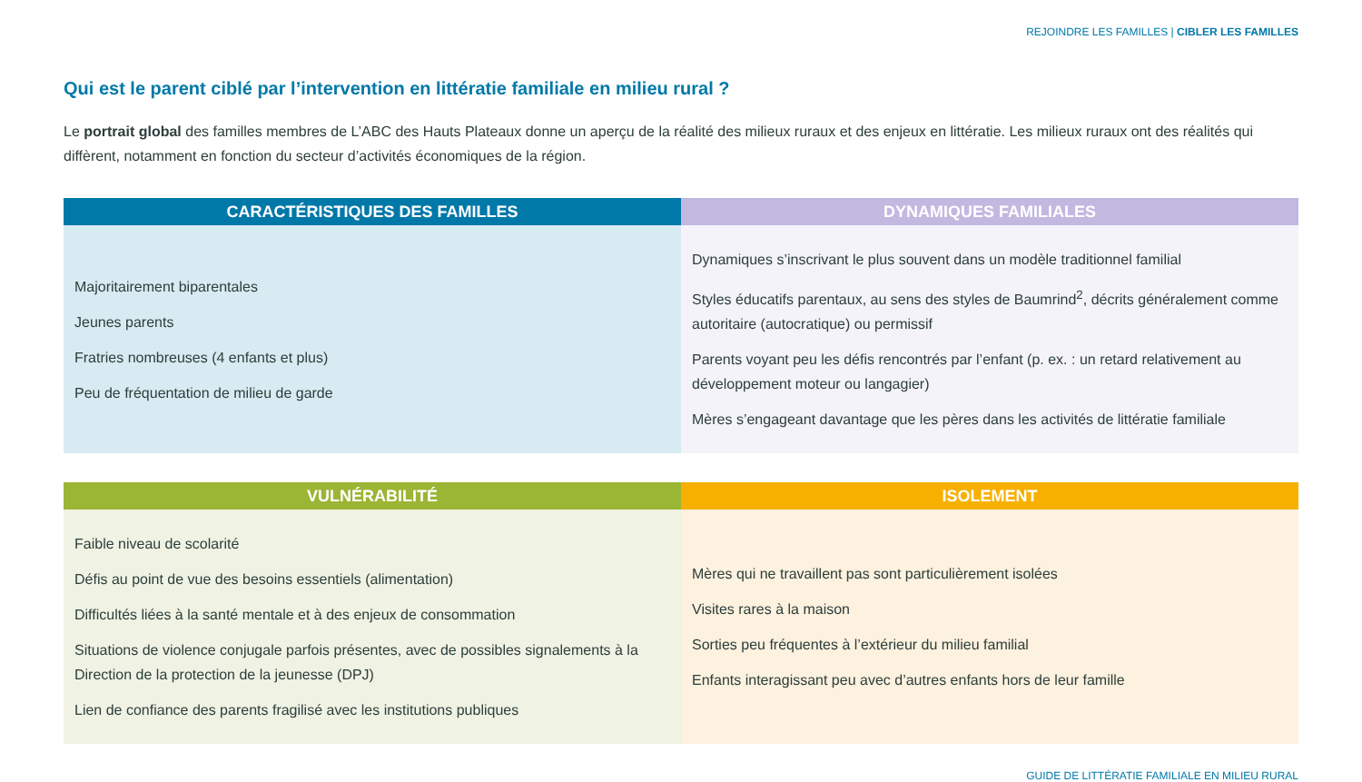REJOINDRE LES FAMILLES | CIBLER LES FAMILLES
Qui est le parent ciblé par l’intervention en littératie familiale en milieu rural ?
Le portrait global des familles membres de L’ABC des Hauts Plateaux donne un aperçu de la réalité des milieux ruraux et des enjeux en littératie. Les milieux ruraux ont des réalités qui diffèrent, notamment en fonction du secteur d’activités économiques de la région.
| CARACTÉRISTIQUES DES FAMILLES | DYNAMIQUES FAMILIALES |
| --- | --- |
| Majoritairement biparentales Jeunes parents Fratries nombreuses (4 enfants et plus) Peu de fréquentation de milieu de garde | Dynamiques s’inscrivant le plus souvent dans un modèle traditionnel familial Styles éducatifs parentaux, au sens des styles de Baumrind<sup>2</sup>, décrits généralement comme autoritaire (autocratique) ou permissif Parents voyant peu les défis rencontrés par l’enfant (p. ex. : un retard relativement au développement moteur ou langagier) Mères s’engageant davantage que les pères dans les activités de littératie familiale |
| VULNÉRABILITÉ | ISOLEMENT |
| --- | --- |
| Faible niveau de scolarité Défis au point de vue des besoins essentiels (alimentation) Difficultés liées à la santé mentale et à des enjeux de consommation Situations de violence conjugale parfois présentes, avec de possibles signalements à la Direction de la protection de la jeunesse (DPJ) Lien de confiance des parents fragilisé avec les institutions publiques | Mères qui ne travaillent pas sont particulièrement isolées Visites rares à la maison Sorties peu fréquentes à l’extérieur du milieu familial Enfants interagissant peu avec d’autres enfants hors de leur famille |
GUIDE DE LITTÉRATIE FAMILIALE EN MILIEU RURAL